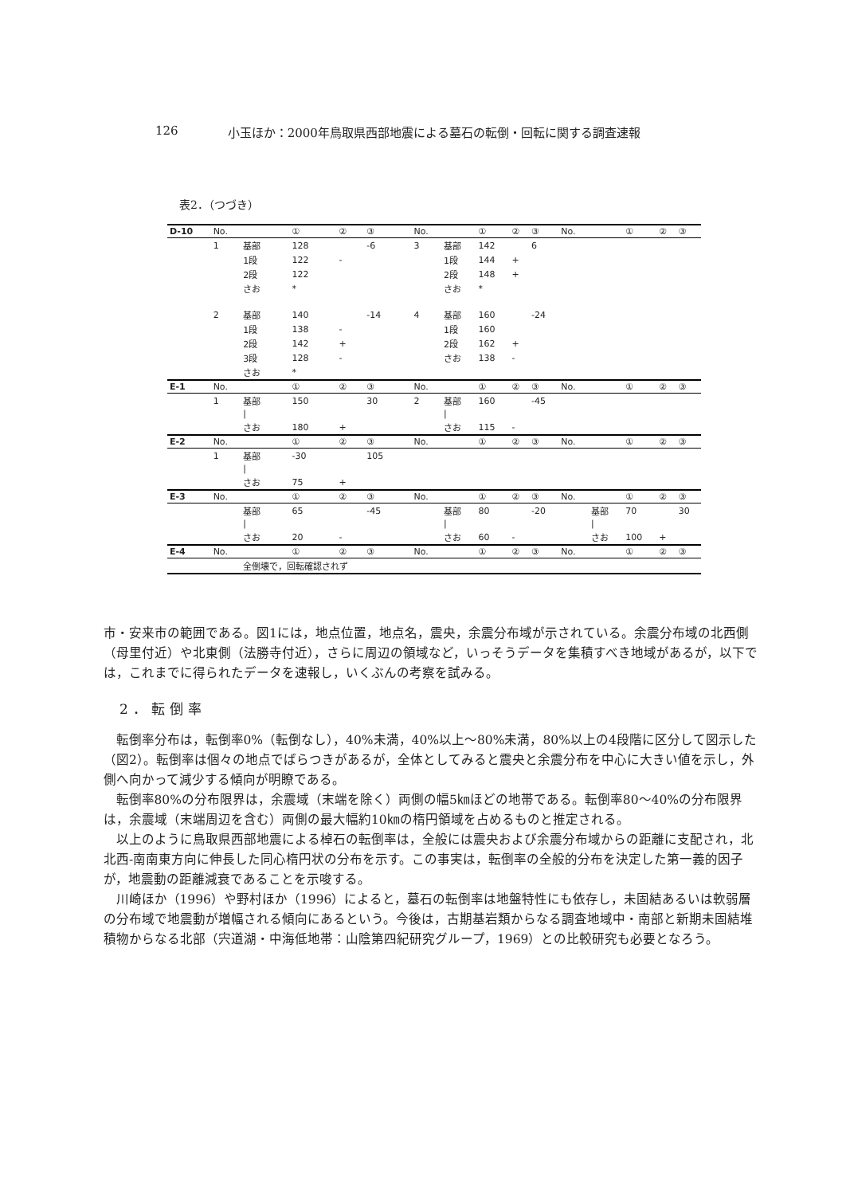126 小玉ほか：2000年鳥取県西部地震による墓石の転倒・回転に関する調査速報
表2．（つづき）
| D-10 | No. | | ① | ② | ③ | No. | | ① | ② | ③ | No. | | ① | ② | ③ |
| --- | --- | --- | --- | --- | --- | --- | --- | --- | --- | --- | --- | --- | --- | --- | --- |
| | 1 | 基部 | 128 | | -6 | 3 | 基部 | 142 | | 6 | | | | | |
| | | 1段 | 122 | - | | | 1段 | 144 | + | | | | | | |
| | | 2段 | 122 | | | | 2段 | 148 | + | | | | | | |
| | | さお | * | | | | さお | * | | | | | | | |
| | 2 | 基部 | 140 | | -14 | 4 | 基部 | 160 | | -24 | | | | | |
| | | 1段 | 138 | - | | | 1段 | 160 | | | | | | | |
| | | 2段 | 142 | + | | | 2段 | 162 | + | | | | | | |
| | | 3段 | 128 | - | | | さお | 138 | - | | | | | | |
| | | さお | * | | | | | | | | | | | | |
| E-1 | No. | | ① | ② | ③ | No. | | ① | ② | ③ | No. | | ① | ② | ③ |
| | 1 | 基部 | 150 | | 30 | 2 | 基部 | 160 | | -45 | | | | | |
| | | / | | | | | / | | | | | | | | |
| | | さお | 180 | + | | | さお | 115 | - | | | | | | |
| E-2 | No. | | ① | ② | ③ | No. | | ① | ② | ③ | No. | | ① | ② | ③ |
| | 1 | 基部 | -30 | | 105 | | | | | | | | | | |
| | | / | | | | | | | | | | | | | |
| | | さお | 75 | + | | | | | | | | | | | |
| E-3 | No. | | ① | ② | ③ | No. | | ① | ② | ③ | No. | | ① | ② | ③ |
| | | 基部 | 65 | | -45 | | 基部 | 80 | | -20 | | 基部 | 70 | | 30 |
| | | / | | | | | / | | | | | / | | | |
| | | さお | 20 | - | | | さお | 60 | - | | | さお | 100 | + | |
| E-4 | No. | | ① | ② | ③ | No. | | ① | ② | ③ | No. | | ① | ② | ③ |
| | | 全倒壊で，回転確認されず | | | | | | | | | | | | | |
市・安来市の範囲である。図1には，地点位置，地点名，震央，余震分布域が示されている。余震分布域の北西側（母里付近）や北東側（法勝寺付近），さらに周辺の領域など，いっそうデータを集積すべき地域があるが，以下では，これまでに得られたデータを速報し，いくぶんの考察を試みる。
2．転倒率
転倒率分布は，転倒率0%（転倒なし），40%未満，40%以上～80%未満，80%以上の4段階に区分して図示した（図2）。転倒率は個々の地点でばらつきがあるが，全体としてみると震央と余震分布を中心に大きい値を示し，外側へ向かって減少する傾向が明瞭である。
転倒率80%の分布限界は，余震域（末端を除く）両側の幅5㎞ほどの地帯である。転倒率80～40%の分布限界は，余震域（末端周辺を含む）両側の最大幅約10㎞の楕円領域を占めるものと推定される。
以上のように鳥取県西部地震による棹石の転倒率は，全般には震央および余震分布域からの距離に支配され，北北西-南南東方向に伸長した同心楕円状の分布を示す。この事実は，転倒率の全般的分布を決定した第一義的因子が，地震動の距離減衰であることを示唆する。
川崎ほか（1996）や野村ほか（1996）によると，墓石の転倒率は地盤特性にも依存し，未固結あるいは軟弱層の分布域で地震動が増幅される傾向にあるという。今後は，古期基岩類からなる調査地域中・南部と新期未固結堆積物からなる北部（宍道湖・中海低地帯：山陰第四紀研究グループ，1969）との比較研究も必要となろう。